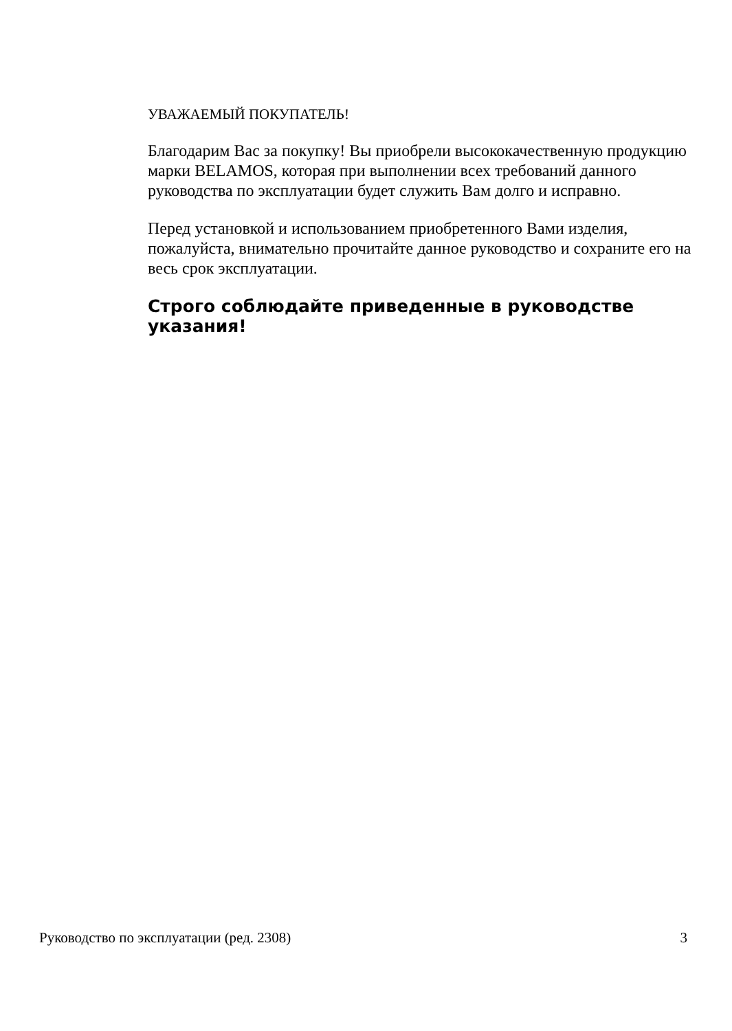УВАЖАЕМЫЙ ПОКУПАТЕЛЬ!
Благодарим Вас за покупку! Вы приобрели высококачественную продукцию марки BELAMOS, которая при выполнении всех требований данного руководства по эксплуатации будет служить Вам долго и исправно.
Перед установкой и использованием приобретенного Вами изделия, пожалуйста, внимательно прочитайте данное руководство и сохраните его на весь срок эксплуатации.
Строго соблюдайте приведенные в руководстве указания!
Руководство по эксплуатации (ред. 2308) 3